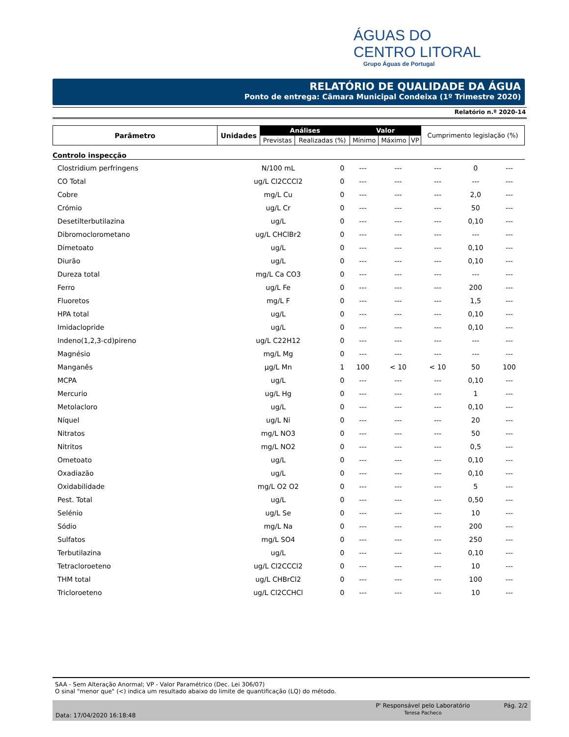ÁGUAS DO
CENTRO LITORAL
Grupo Águas de Portugal
RELATÓRIO DE QUALIDADE DA ÁGUA
Ponto de entrega: Câmara Municipal Condeixa (1º Trimestre 2020)
Relatório n.º 2020-14
| Parâmetro | Unidades | Análises | | Valor | | | Cumprimento legislação (%) |
| --- | --- | --- | --- | --- | --- | --- | --- |
| | | Previstas | Realizadas (%) | Mínimo | Máximo | VP | |
Controlo inspecção
| Clostridium perfringens | N/100 mL | 0 | --- | --- | --- | 0 | --- |
| CO Total | ug/L Cl2CCCl2 | 0 | --- | --- | --- | --- | --- |
| Cobre | mg/L Cu | 0 | --- | --- | --- | 2,0 | --- |
| Crómio | ug/L Cr | 0 | --- | --- | --- | 50 | --- |
| Desetilterbutilazina | ug/L | 0 | --- | --- | --- | 0,10 | --- |
| Dibromoclorometano | ug/L CHClBr2 | 0 | --- | --- | --- | --- | --- |
| Dimetoato | ug/L | 0 | --- | --- | --- | 0,10 | --- |
| Diurão | ug/L | 0 | --- | --- | --- | 0,10 | --- |
| Dureza total | mg/L Ca CO3 | 0 | --- | --- | --- | --- | --- |
| Ferro | ug/L Fe | 0 | --- | --- | --- | 200 | --- |
| Fluoretos | mg/L F | 0 | --- | --- | --- | 1,5 | --- |
| HPA total | ug/L | 0 | --- | --- | --- | 0,10 | --- |
| Imidaclopride | ug/L | 0 | --- | --- | --- | 0,10 | --- |
| Indeno(1,2,3-cd)pireno | ug/L C22H12 | 0 | --- | --- | --- | --- | --- |
| Magnésio | mg/L Mg | 0 | --- | --- | --- | --- | --- |
| Manganês | µg/L Mn | 1 | 100 | < 10 | < 10 | 50 | 100 |
| MCPA | ug/L | 0 | --- | --- | --- | 0,10 | --- |
| Mercurio | ug/L Hg | 0 | --- | --- | --- | 1 | --- |
| Metolacloro | ug/L | 0 | --- | --- | --- | 0,10 | --- |
| Níquel | ug/L Ni | 0 | --- | --- | --- | 20 | --- |
| Nitratos | mg/L NO3 | 0 | --- | --- | --- | 50 | --- |
| Nitritos | mg/L NO2 | 0 | --- | --- | --- | 0,5 | --- |
| Ometoato | ug/L | 0 | --- | --- | --- | 0,10 | --- |
| Oxadiazão | ug/L | 0 | --- | --- | --- | 0,10 | --- |
| Oxidabilidade | mg/L O2 O2 | 0 | --- | --- | --- | 5 | --- |
| Pest. Total | ug/L | 0 | --- | --- | --- | 0,50 | --- |
| Selénio | ug/L Se | 0 | --- | --- | --- | 10 | --- |
| Sódio | mg/L Na | 0 | --- | --- | --- | 200 | --- |
| Sulfatos | mg/L SO4 | 0 | --- | --- | --- | 250 | --- |
| Terbutilazina | ug/L | 0 | --- | --- | --- | 0,10 | --- |
| Tetracloroeteno | ug/L Cl2CCCl2 | 0 | --- | --- | --- | 10 | --- |
| THM total | ug/L CHBrCl2 | 0 | --- | --- | --- | 100 | --- |
| Tricloroeteno | ug/L Cl2CCHCl | 0 | --- | --- | --- | 10 | --- |
SAA - Sem Alteração Anormal; VP - Valor Paramétrico (Dec. Lei 306/07)
O sinal "menor que" (<) indica um resultado abaixo do limite de quantificação (LQ) do método.
Data: 17/04/2020 16:18:48
P' Responsável pelo Laboratório
Teresa Pacheco
Pág. 2/2